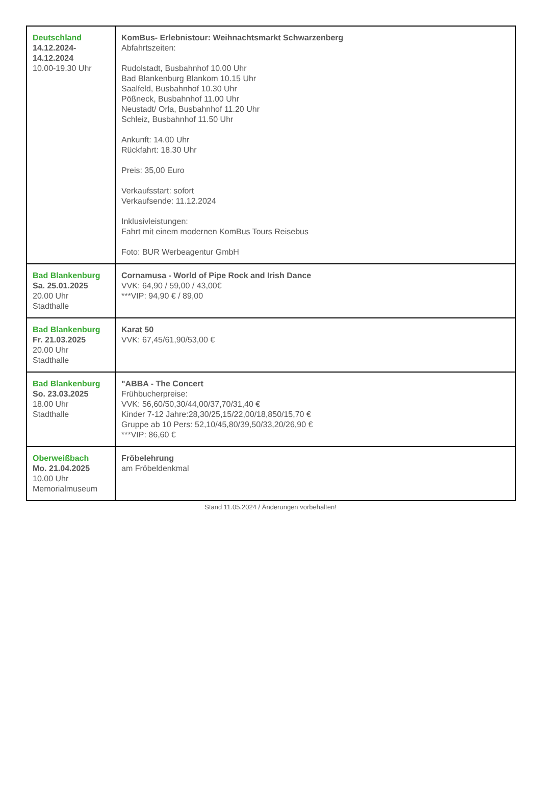| Deutschland 14.12.2024- 14.12.2024 10.00-19.30 Uhr | KomBus- Erlebnistour: Weihnachtsmarkt Schwarzenberg Abfahrtszeiten: Rudolstadt, Busbahnhof 10.00 Uhr Bad Blankenburg Blankom 10.15 Uhr Saalfeld, Busbahnhof 10.30 Uhr Pößneck, Busbahnhof 11.00 Uhr Neustadt/ Orla, Busbahnhof 11.20 Uhr Schleiz, Busbahnhof 11.50 Uhr Ankunft: 14.00 Uhr Rückfahrt: 18.30 Uhr Preis: 35,00 Euro Verkaufsstart: sofort Verkaufsende: 11.12.2024 Inklusivleistungen: Fahrt mit einem modernen KomBus Tours Reisebus Foto: BUR Werbeagentur GmbH |
| Bad Blankenburg Sa. 25.01.2025 20.00 Uhr Stadthalle | Cornamusa - World of Pipe Rock and Irish Dance VVK: 64,90 / 59,00 / 43,00€ ***VIP: 94,90 € / 89,00 |
| Bad Blankenburg Fr. 21.03.2025 20.00 Uhr Stadthalle | Karat 50 VVK: 67,45/61,90/53,00 € |
| Bad Blankenburg So. 23.03.2025 18.00 Uhr Stadthalle | "ABBA - The Concert Frühbucherpreise: VVK: 56,60/50,30/44,00/37,70/31,40 € Kinder 7-12 Jahre:28,30/25,15/22,00/18,850/15,70 € Gruppe ab 10 Pers: 52,10/45,80/39,50/33,20/26,90 € ***VIP: 86,60 € |
| Oberweißbach Mo. 21.04.2025 10.00 Uhr Memorialmuseum | Fröbelehrung am Fröbeldenkmal |
Stand 11.05.2024 / Änderungen vorbehalten!